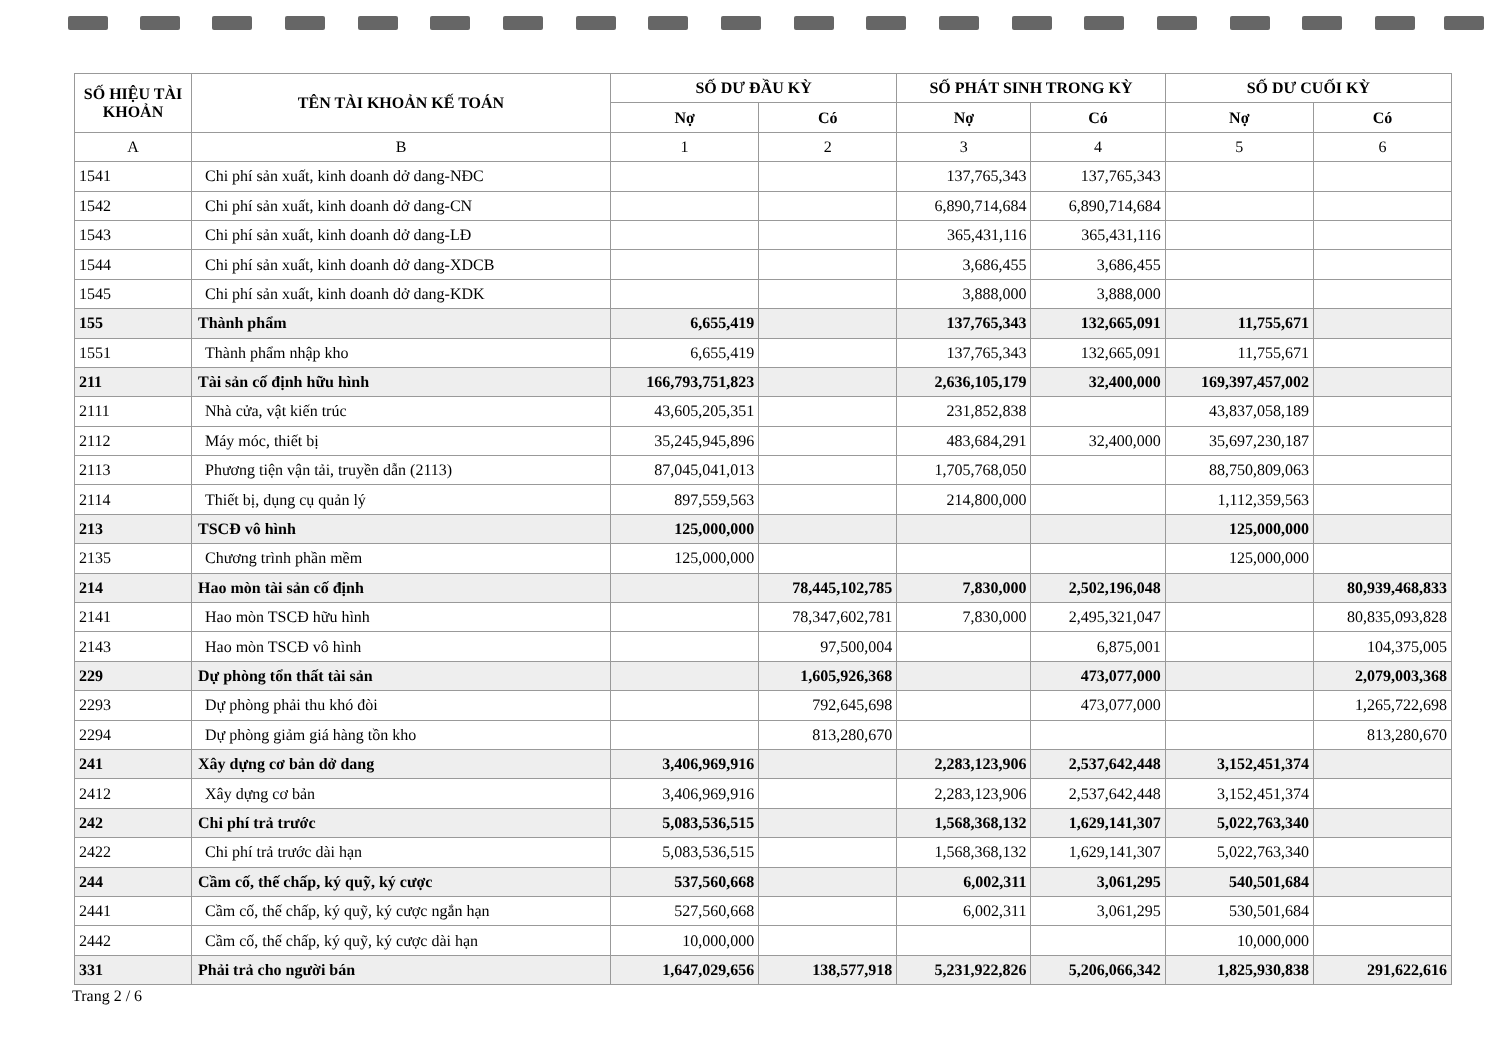| SỐ HIỆU TÀI KHOẢN | TÊN TÀI KHOẢN KẾ TOÁN | SỐ DƯ ĐẦU KỲ | | SỐ PHÁT SINH TRONG KỲ | | SỐ DƯ CUỐI KỲ | |
| --- | --- | --- | --- | --- | --- | --- | --- |
| | | Nợ | Có | Nợ | Có | Nợ | Có |
| A | B | 1 | 2 | 3 | 4 | 5 | 6 |
| 1541 | Chi phí sản xuất, kinh doanh dở dang-NĐC | | | 137,765,343 | 137,765,343 | | |
| 1542 | Chi phí sản xuất, kinh doanh dở dang-CN | | | 6,890,714,684 | 6,890,714,684 | | |
| 1543 | Chi phí sản xuất, kinh doanh dở dang-LĐ | | | 365,431,116 | 365,431,116 | | |
| 1544 | Chi phí sản xuất, kinh doanh dở dang-XDCB | | | 3,686,455 | 3,686,455 | | |
| 1545 | Chi phí sản xuất, kinh doanh dở dang-KDK | | | 3,888,000 | 3,888,000 | | |
| 155 | Thành phẩm | 6,655,419 | | 137,765,343 | 132,665,091 | 11,755,671 | |
| 1551 | Thành phẩm nhập kho | 6,655,419 | | 137,765,343 | 132,665,091 | 11,755,671 | |
| 211 | Tài sản cố định hữu hình | 166,793,751,823 | | 2,636,105,179 | 32,400,000 | 169,397,457,002 | |
| 2111 | Nhà cửa, vật kiến trúc | 43,605,205,351 | | 231,852,838 | | 43,837,058,189 | |
| 2112 | Máy móc, thiết bị | 35,245,945,896 | | 483,684,291 | 32,400,000 | 35,697,230,187 | |
| 2113 | Phương tiện vận tải, truyền dẫn (2113) | 87,045,041,013 | | 1,705,768,050 | | 88,750,809,063 | |
| 2114 | Thiết bị, dụng cụ quản lý | 897,559,563 | | 214,800,000 | | 1,112,359,563 | |
| 213 | TSCĐ vô hình | 125,000,000 | | | | 125,000,000 | |
| 2135 | Chương trình phần mềm | 125,000,000 | | | | 125,000,000 | |
| 214 | Hao mòn tài sản cố định | | 78,445,102,785 | 7,830,000 | 2,502,196,048 | | 80,939,468,833 |
| 2141 | Hao mòn TSCĐ hữu hình | | 78,347,602,781 | 7,830,000 | 2,495,321,047 | | 80,835,093,828 |
| 2143 | Hao mòn TSCĐ vô hình | | 97,500,004 | | 6,875,001 | | 104,375,005 |
| 229 | Dự phòng tổn thất tài sản | | 1,605,926,368 | | 473,077,000 | | 2,079,003,368 |
| 2293 | Dự phòng phải thu khó đòi | | 792,645,698 | | 473,077,000 | | 1,265,722,698 |
| 2294 | Dự phòng giảm giá hàng tồn kho | | 813,280,670 | | | | 813,280,670 |
| 241 | Xây dựng cơ bản dở dang | 3,406,969,916 | | 2,283,123,906 | 2,537,642,448 | 3,152,451,374 | |
| 2412 | Xây dựng cơ bản | 3,406,969,916 | | 2,283,123,906 | 2,537,642,448 | 3,152,451,374 | |
| 242 | Chi phí trả trước | 5,083,536,515 | | 1,568,368,132 | 1,629,141,307 | 5,022,763,340 | |
| 2422 | Chi phí trả trước dài hạn | 5,083,536,515 | | 1,568,368,132 | 1,629,141,307 | 5,022,763,340 | |
| 244 | Cầm cố, thế chấp, ký quỹ, ký cược | 537,560,668 | | 6,002,311 | 3,061,295 | 540,501,684 | |
| 2441 | Cầm cố, thế chấp, ký quỹ, ký cược ngắn hạn | 527,560,668 | | 6,002,311 | 3,061,295 | 530,501,684 | |
| 2442 | Cầm cố, thế chấp, ký quỹ, ký cược dài hạn | 10,000,000 | | | | 10,000,000 | |
| 331 | Phải trả cho người bán | 1,647,029,656 | 138,577,918 | 5,231,922,826 | 5,206,066,342 | 1,825,930,838 | 291,622,616 |
Trang 2 / 6